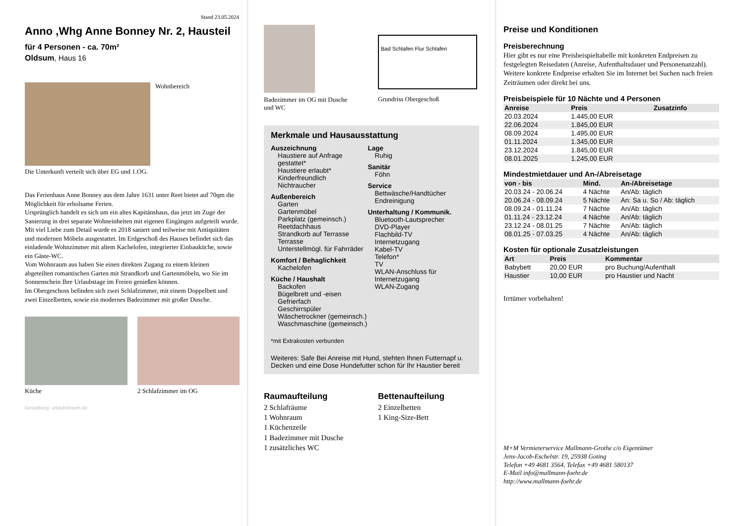Stand 23.05.2024
Anno ,Whg Anne Bonney Nr. 2, Hausteil
für 4 Personen - ca. 70m²
Oldsum, Haus 16
Wohnbereich
Die Unterkunft verteilt sich über EG und 1.OG.
Das Ferienhaus Anne Bonney aus dem Jahre 1631 unter Reet bietet auf 70qm die Möglichkeit für erholsame Ferien.
Ursprünglich handelt es sich um ein altes Kapitänshaus, das jetzt im Zuge der Sanierung in drei separate Wohneinheiten mit eigenen Eingängen aufgeteilt wurde.
Mit viel Liebe zum Detail wurde es 2018 saniert und teilweise mit Antiquitäten und modernen Möbeln ausgestattet. Im Erdgeschoß des Hauses befindet sich das einladende Wohnzimmer mit altem Kachelofen, integrierter Einbauküche, sowie ein Gäste-WC.
Vom Wohnraum aus haben Sie einen direkten Zugang zu einem kleinen abgeteilten romantischen Garten mit Strandkorb und Gartenmöbeln, wo Sie im Sonnenschein Ihre Urlaubstage im Freien genießen können.
Im Obergeschoss befinden sich zwei Schlafzimmer, mit einem Doppelbett und zwei Einzelbetten, sowie ein modernes Badezimmer mit großer Dusche.
Küche 2 Schlafzimmer im OG
Gestaltung: urlaubstraum.de
Badezimmer im OG mit Dusche und WC
Bad Schlafen Flur Schlafen
Grundriss Obergeschoß
Merkmale und Hausausstattung
Auszeichnung
Haustiere auf Anfrage gestattet*
Haustiere erlaubt*
Kinderfreundlich
Nichtraucher
Außenbereich
Garten
Gartenmöbel
Parkplatz (gemeinsch.)
Reetdachhaus
Strandkorb auf Terrasse
Terrasse
Unterstellmögl. für Fahrräder
Komfort / Behaglichkeit
Kachelofen
Küche / Haushalt
Backofen
Bügelbrett und -eisen
Gefrierfach
Geschirrspüler
Wäschetrockner (gemeinsch.)
Waschmaschine (gemeinsch.)
Lage
Ruhig
Sanitär
Föhn
Service
Bettwäsche/Handtücher
Endreinigung
Unterhaltung / Kommunik.
Bluetooth-Lautsprecher
DVD-Player
Flachbild-TV
Internetzugang
Kabel-TV
Telefon*
TV
WLAN-Anschluss für Internetzugang
WLAN-Zugang
*mit Extrakosten verbunden
Weiteres: Safe Bei Anreise mit Hund, stehten Ihnen Futternapf u. Decken und eine Dose Hundefutter schon für Ihr Haustier bereit
Raumaufteilung
2 Schlafräume
1 Wohnraum
1 Küchenzeile
1 Badezimmer mit Dusche
1 zusätzliches WC
Bettenaufteilung
2 Einzelbetten
1 King-Size-Bett
Preise und Konditionen
Preisberechnung
Hier gibt es nur eine Preisbeispieltabelle mit konkreten Endpreisen zu festgelegten Reisedaten (Anreise, Aufenthaltsdauer und Personenanzahl). Weitere konkrete Endpreise erhalten Sie im Internet bei Suchen nach freien Zeiträumen oder direkt bei uns.
Preisbeispiele für 10 Nächte und 4 Personen
| Anreise | Preis | Zusatzinfo |
| --- | --- | --- |
| 20.03.2024 | 1.445,00 EUR | |
| 22.06.2024 | 1.845,00 EUR | |
| 08.09.2024 | 1.495,00 EUR | |
| 01.11.2024 | 1.345,00 EUR | |
| 23.12.2024 | 1.845,00 EUR | |
| 08.01.2025 | 1.245,00 EUR | |
Mindestmietdauer und An-/Abreisetage
| von - bis | Mind. | An-/Abreisetage |
| --- | --- | --- |
| 20.03.24 - 20.06.24 | 4 Nächte | An/Ab: täglich |
| 20.06.24 - 08.09.24 | 5 Nächte | An: Sa u. So / Ab: täglich |
| 08.09.24 - 01.11.24 | 7 Nächte | An/Ab: täglich |
| 01.11.24 - 23.12.24 | 4 Nächte | An/Ab: täglich |
| 23.12.24 - 08.01.25 | 7 Nächte | An/Ab: täglich |
| 08.01.25 - 07.03.25 | 4 Nächte | An/Ab: täglich |
Kosten für optionale Zusatzleistungen
| Art | Preis | Kommentar |
| --- | --- | --- |
| Babybett | 20,00 EUR | pro Buchung/Aufenthalt |
| Haustier | 10,00 EUR | pro Haustier und Nacht |
Irrtümer vorbehalten!
M+M Vermieterservice Mallmann-Grothe c/o Eigentümer
Jens-Jacob-Eschelstr. 19, 25938 Goting
Telefon +49 4681 3564, Telefax +49 4681 580137
E-Mail info@mallmann-foehr.de
http://www.mallmann-foehr.de